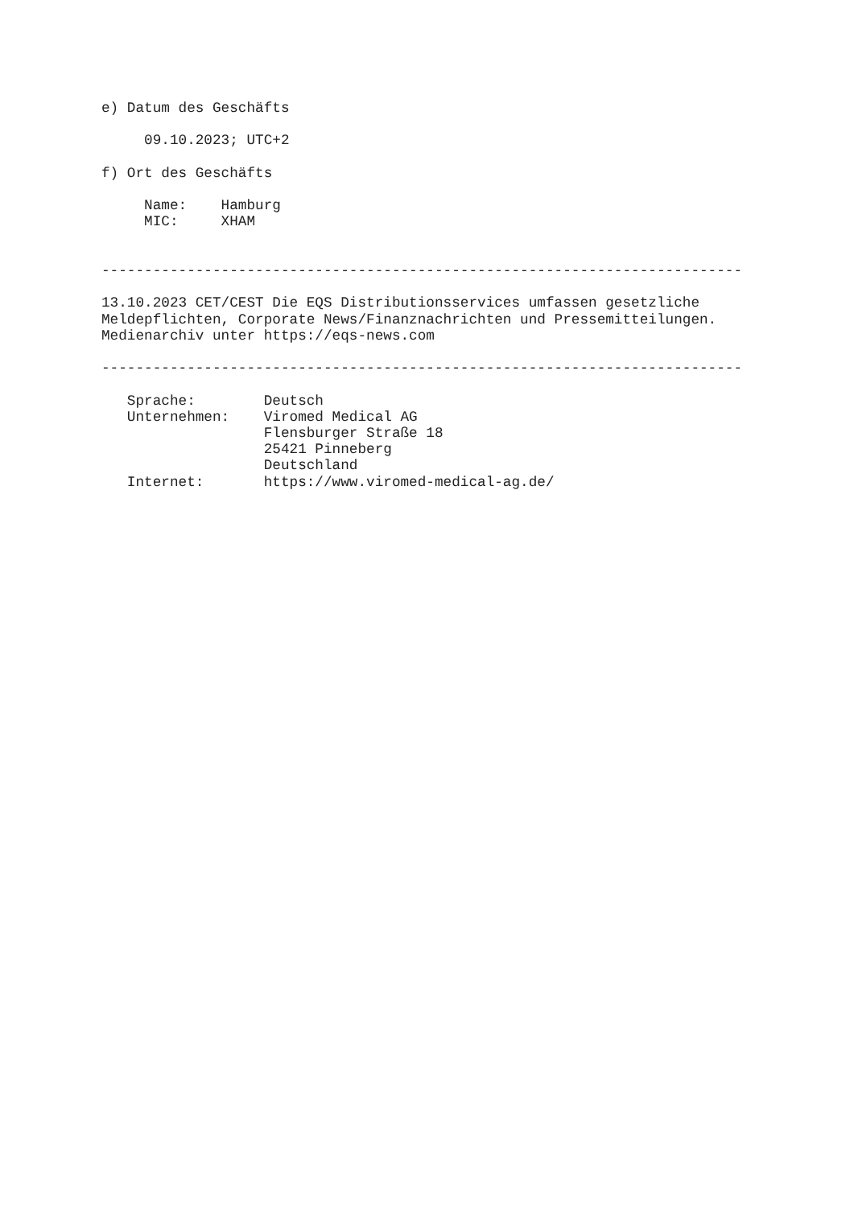e) Datum des Geschäfts

     09.10.2023; UTC+2

f) Ort des Geschäfts

     Name:    Hamburg
     MIC:     XHAM


---------------------------------------------------------------------------

13.10.2023 CET/CEST Die EQS Distributionsservices umfassen gesetzliche
Meldepflichten, Corporate News/Finanznachrichten und Pressemitteilungen.
Medienarchiv unter https://eqs-news.com

---------------------------------------------------------------------------

   Sprache:        Deutsch
   Unternehmen:    Viromed Medical AG
                   Flensburger Straße 18
                   25421 Pinneberg
                   Deutschland
   Internet:       https://www.viromed-medical-ag.de/